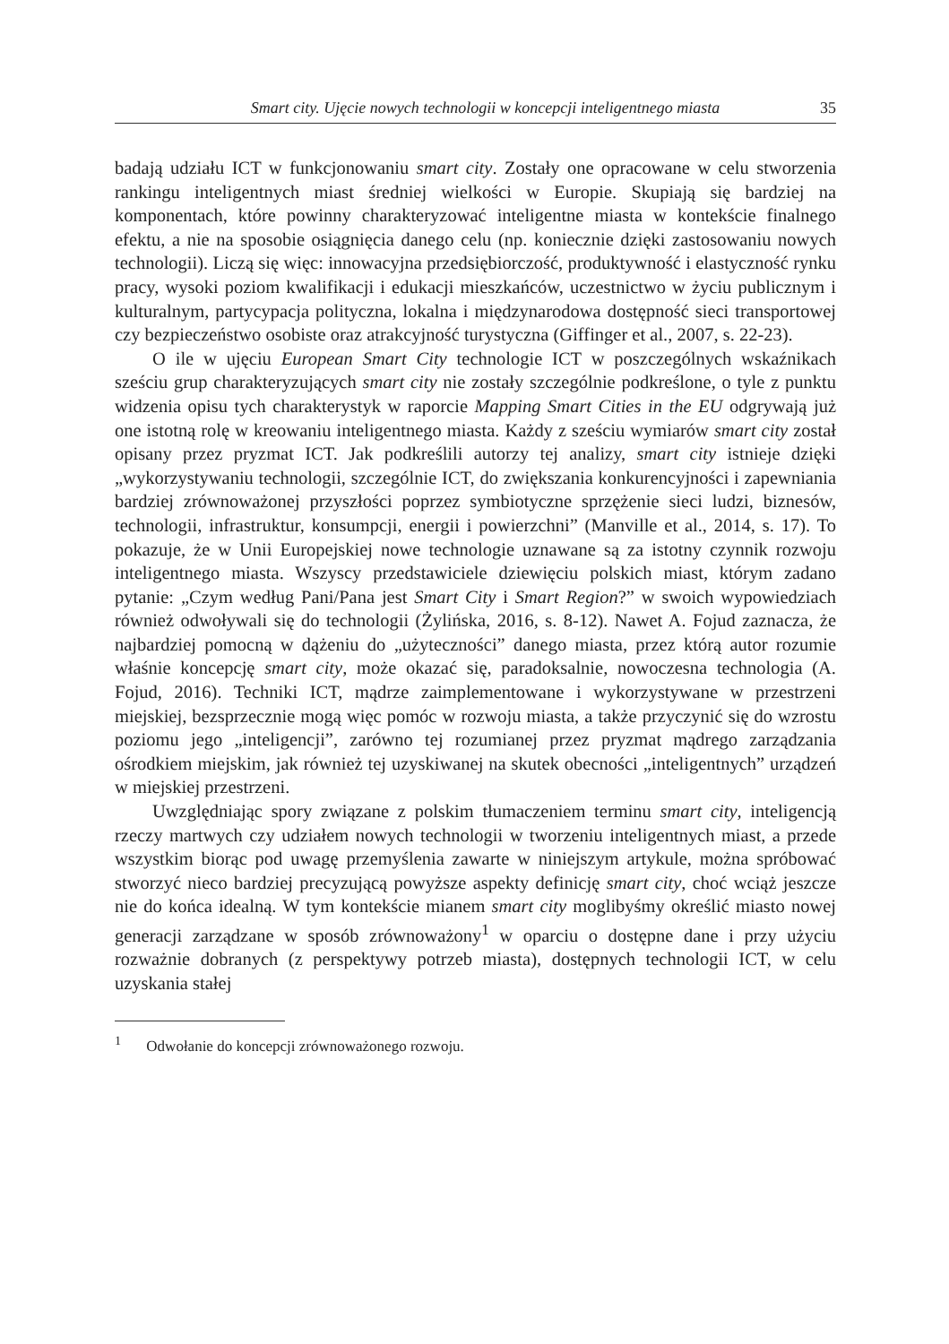Smart city. Ujęcie nowych technologii w koncepcji inteligentnego miasta 35
badają udziału ICT w funkcjonowaniu smart city. Zostały one opracowane w celu stworzenia rankingu inteligentnych miast średniej wielkości w Europie. Skupiają się bardziej na komponentach, które powinny charakteryzować inteligentne miasta w kontekście finalnego efektu, a nie na sposobie osiągnięcia danego celu (np. koniecznie dzięki zastosowaniu nowych technologii). Liczą się więc: innowacyjna przedsiębiorczość, produktywność i elastyczność rynku pracy, wysoki poziom kwalifikacji i edukacji mieszkańców, uczestnictwo w życiu publicznym i kulturalnym, partycypacja polityczna, lokalna i międzynarodowa dostępność sieci transportowej czy bezpieczeństwo osobiste oraz atrakcyjność turystyczna (Giffinger et al., 2007, s. 22-23).
O ile w ujęciu European Smart City technologie ICT w poszczególnych wskaźnikach sześciu grup charakteryzujących smart city nie zostały szczególnie podkreślone, o tyle z punktu widzenia opisu tych charakterystyk w raporcie Mapping Smart Cities in the EU odgrywają już one istotną rolę w kreowaniu inteligentnego miasta. Każdy z sześciu wymiarów smart city został opisany przez pryzmat ICT. Jak podkreślili autorzy tej analizy, smart city istnieje dzięki „wykorzystywaniu technologii, szczególnie ICT, do zwiększania konkurencyjności i zapewniania bardziej zrównoważonej przyszłości poprzez symbiotyczne sprzężenie sieci ludzi, biznesów, technologii, infrastruktur, konsumpcji, energii i powierzchni” (Manville et al., 2014, s. 17). To pokazuje, że w Unii Europejskiej nowe technologie uznawane są za istotny czynnik rozwoju inteligentnego miasta. Wszyscy przedstawiciele dziewięciu polskich miast, którym zadano pytanie: „Czym według Pani/Pana jest Smart City i Smart Region?” w swoich wypowiedziach również odwoływali się do technologii (Żylińska, 2016, s. 8-12). Nawet A. Fojud zaznacza, że najbardziej pomocną w dążeniu do „użyteczności” danego miasta, przez którą autor rozumie właśnie koncepcję smart city, może okazać się, paradoksalnie, nowoczesna technologia (A. Fojud, 2016). Techniki ICT, mądrze zaimplementowane i wykorzystywane w przestrzeni miejskiej, bezsprzecznie mogą więc pomóc w rozwoju miasta, a także przyczynić się do wzrostu poziomu jego „inteligencji”, zarówno tej rozumianej przez pryzmat mądrego zarządzania ośrodkiem miejskim, jak również tej uzyskiwanej na skutek obecności „inteligentnych” urządzeń w miejskiej przestrzeni.
Uwzględniając spory związane z polskim tłumaczeniem terminu smart city, inteligencją rzeczy martwych czy udziałem nowych technologii w tworzeniu inteligentnych miast, a przede wszystkim biorąc pod uwagę przemyślenia zawarte w niniejszym artykule, można spróbować stworzyć nieco bardziej precyzującą powyższe aspekty definicję smart city, choć wciąż jeszcze nie do końca idealną. W tym kontekście mianem smart city moglibyśmy określić miasto nowej generacji zarządzane w sposób zrównoważony<sup>1</sup> w oparciu o dostępne dane i przy użyciu rozważnie dobranych (z perspektywy potrzeb miasta), dostępnych technologii ICT, w celu uzyskania stałej
<sup>1</sup> Odwołanie do koncepcji zrównoważonego rozwoju.